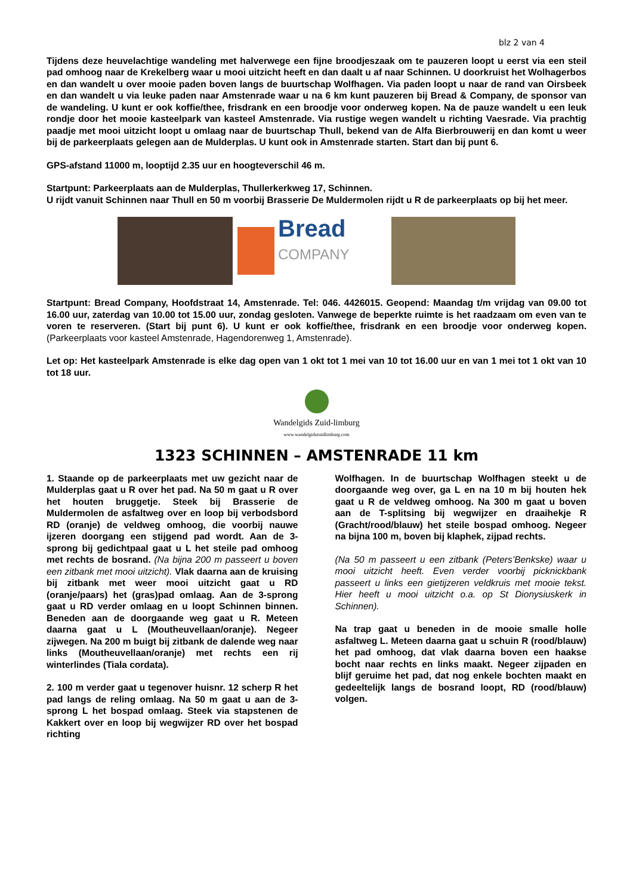blz 2 van 4
Tijdens deze heuvelachtige wandeling met halverwege een fijne broodjeszaak om te pauzeren loopt u eerst via een steil pad omhoog naar de Krekelberg waar u mooi uitzicht heeft en dan daalt u af naar Schinnen. U doorkruist het Wolhagerbos en dan wandelt u over mooie paden boven langs de buurtschap Wolfhagen. Via paden loopt u naar de rand van Oirsbeek en dan wandelt u via leuke paden naar Amstenrade waar u na 6 km kunt pauzeren bij Bread & Company, de sponsor van de wandeling. U kunt er ook koffie/thee, frisdrank en een broodje voor onderweg kopen. Na de pauze wandelt u een leuk rondje door het mooie kasteelpark van kasteel Amstenrade. Via rustige wegen wandelt u richting Vaesrade. Via prachtig paadje met mooi uitzicht loopt u omlaag naar de buurtschap Thull, bekend van de Alfa Bierbrouwerij en dan komt u weer bij de parkeerplaats gelegen aan de Mulderplas. U kunt ook in Amstenrade starten. Start dan bij punt 6.
GPS-afstand 11000 m, looptijd 2.35 uur en hoogteverschil 46 m.
Startpunt: Parkeerplaats aan de Mulderplas, Thullerkerkweg 17, Schinnen.
U rijdt vanuit Schinnen naar Thull en 50 m voorbij Brasserie De Muldermolen rijdt u R de parkeerplaats op bij het meer.
Bread
COMPANY
Startpunt: Bread Company, Hoofdstraat 14, Amstenrade. Tel: 046. 4426015. Geopend: Maandag t/m vrijdag van 09.00 tot 16.00 uur, zaterdag van 10.00 tot 15.00 uur, zondag gesloten. Vanwege de beperkte ruimte is het raadzaam om even van te voren te reserveren. (Start bij punt 6). U kunt er ook koffie/thee, frisdrank en een broodje voor onderweg kopen. (Parkeerplaats voor kasteel Amstenrade, Hagendorenweg 1, Amstenrade).
Let op: Het kasteelpark Amstenrade is elke dag open van 1 okt tot 1 mei van 10 tot 16.00 uur en van 1 mei tot 1 okt van 10 tot 18 uur.
Wandelgids Zuid-limburg
www.wandelgidszuidlimburg.com
1323 SCHINNEN – AMSTENRADE 11 km
1. Staande op de parkeerplaats met uw gezicht naar de Mulderplas gaat u R over het pad. Na 50 m gaat u R over het houten bruggetje. Steek bij Brasserie de Muldermolen de asfaltweg over en loop bij verbodsbord RD (oranje) de veldweg omhoog, die voorbij nauwe ijzeren doorgang een stijgend pad wordt. Aan de 3-sprong bij gedichtpaal gaat u L het steile pad omhoog met rechts de bosrand. (Na bijna 200 m passeert u boven een zitbank met mooi uitzicht). Vlak daarna aan de kruising bij zitbank met weer mooi uitzicht gaat u RD (oranje/paars) het (gras)pad omlaag. Aan de 3-sprong gaat u RD verder omlaag en u loopt Schinnen binnen. Beneden aan de doorgaande weg gaat u R. Meteen daarna gaat u L (Moutheuvellaan/oranje). Negeer zijwegen. Na 200 m buigt bij zitbank de dalende weg naar links (Moutheuvellaan/oranje) met rechts een rij winterlindes (Tiala cordata).
2. 100 m verder gaat u tegenover huisnr. 12 scherp R het pad langs de reling omlaag. Na 50 m gaat u aan de 3-sprong L het bospad omlaag. Steek via stapstenen de Kakkert over en loop bij wegwijzer RD over het bospad richting
Wolfhagen. In de buurtschap Wolfhagen steekt u de doorgaande weg over, ga L en na 10 m bij houten hek gaat u R de veldweg omhoog. Na 300 m gaat u boven aan de T-splitsing bij wegwijzer en draaihekje R (Gracht/rood/blauw) het steile bospad omhoog. Negeer na bijna 100 m, boven bij klaphek, zijpad rechts.
(Na 50 m passeert u een zitbank (Peters’Benkske) waar u mooi uitzicht heeft. Even verder voorbij picknickbank passeert u links een gietijzeren veldkruis met mooie tekst. Hier heeft u mooi uitzicht o.a. op St Dionysiuskerk in Schinnen).
Na trap gaat u beneden in de mooie smalle holle asfaltweg L. Meteen daarna gaat u schuin R (rood/blauw) het pad omhoog, dat vlak daarna boven een haakse bocht naar rechts en links maakt. Negeer zijpaden en blijf geruime het pad, dat nog enkele bochten maakt en gedeeltelijk langs de bosrand loopt, RD (rood/blauw) volgen.